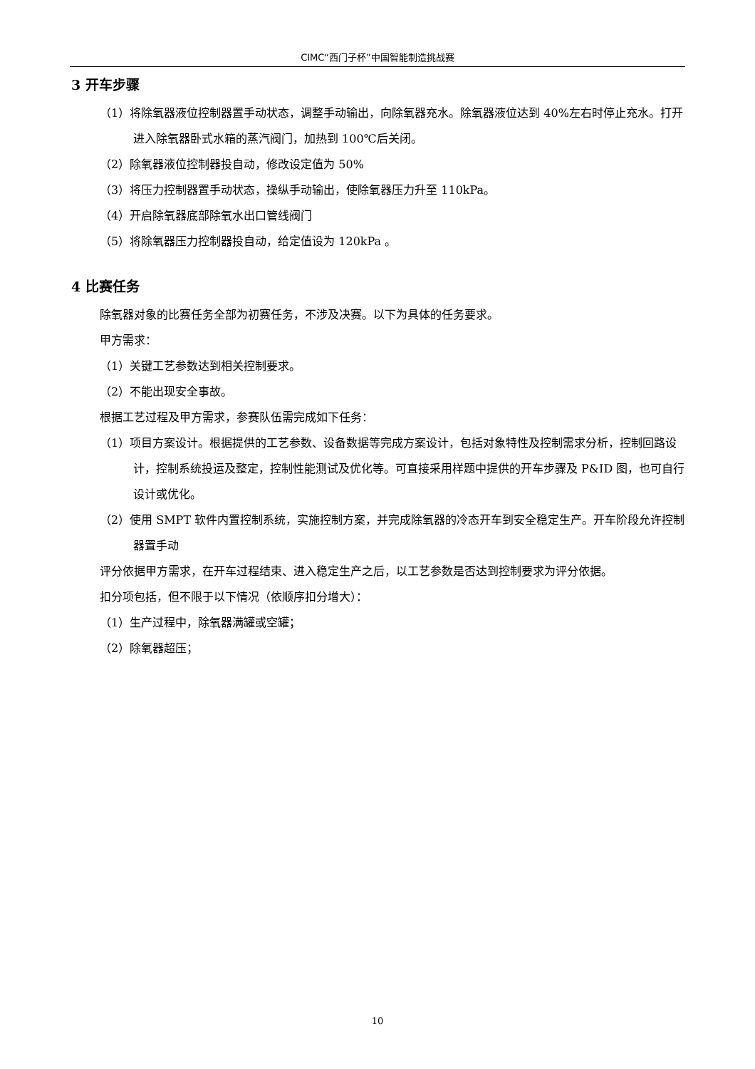CIMC“西门子杯”中国智能制造挑战赛
3 开车步骤
（1）将除氧器液位控制器置手动状态，调整手动输出，向除氧器充水。除氧器液位达到 40%左右时停止充水。打开进入除氧器卧式水箱的蒸汽阀门，加热到 100℃后关闭。
（2）除氧器液位控制器投自动，修改设定值为 50%
（3）将压力控制器置手动状态，操纵手动输出，使除氧器压力升至 110kPa。
（4）开启除氧器底部除氧水出口管线阀门
（5）将除氧器压力控制器投自动，给定值设为 120kPa 。
4 比赛任务
除氧器对象的比赛任务全部为初赛任务，不涉及决赛。以下为具体的任务要求。
甲方需求：
（1）关键工艺参数达到相关控制要求。
（2）不能出现安全事故。
根据工艺过程及甲方需求，参赛队伍需完成如下任务：
（1）项目方案设计。根据提供的工艺参数、设备数据等完成方案设计，包括对象特性及控制需求分析，控制回路设计，控制系统投运及整定，控制性能测试及优化等。可直接采用样题中提供的开车步骤及 P&ID 图，也可自行设计或优化。
（2）使用 SMPT 软件内置控制系统，实施控制方案，并完成除氧器的冷态开车到安全稳定生产。开车阶段允许控制器置手动
评分依据甲方需求，在开车过程结束、进入稳定生产之后，以工艺参数是否达到控制要求为评分依据。
扣分项包括，但不限于以下情况（依顺序扣分增大）：
（1）生产过程中，除氧器满罐或空罐；
（2）除氧器超压；
10